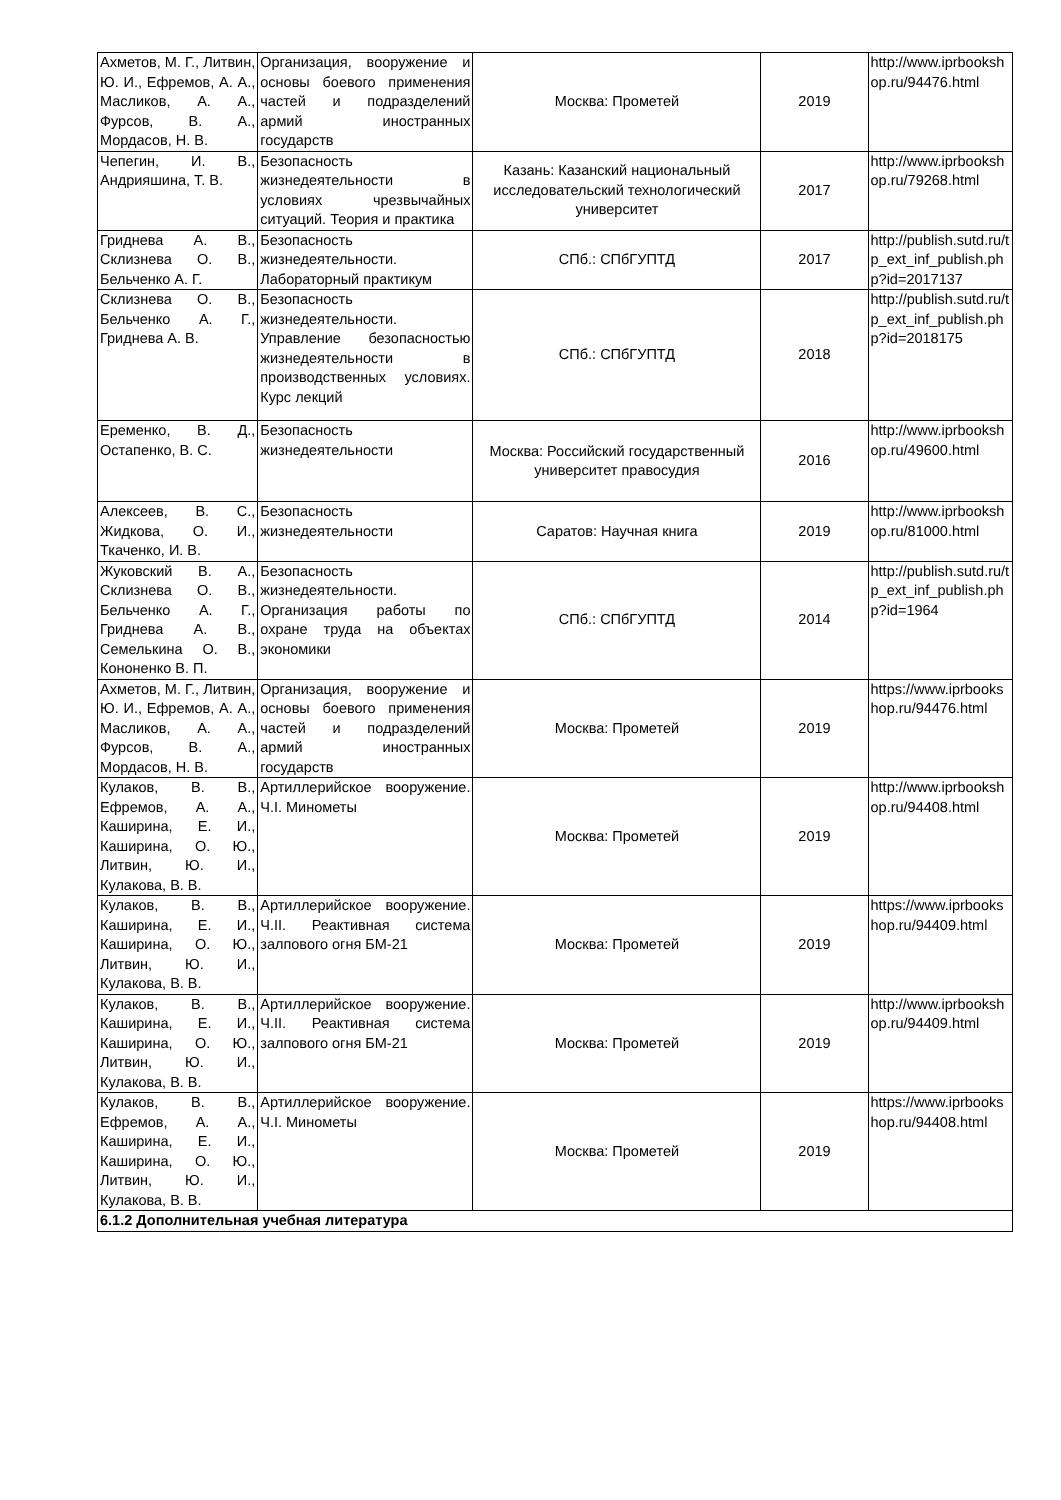| Ахметов, М. Г., Литвин, Ю. И., Ефремов, А. А., Масликов, А. А., Фурсов, В. А., Мордасов, Н. В. | Организация, вооружение и основы боевого применения частей и подразделений армий иностранных государств | Москва: Прометей | 2019 | http://www.iprbookshop.ru/94476.html |
| Чепегин, И. В., Андрияшина, Т. В. | Безопасность жизнедеятельности в условиях чрезвычайных ситуаций. Теория и практика | Казань: Казанский национальный исследовательский технологический университет | 2017 | http://www.iprbookshop.ru/79268.html |
| Гриднева А. В., Склизнева О. В., Бельченко А. Г. | Безопасность жизнедеятельности. Лабораторный практикум | СПб.: СПбГУПТД | 2017 | http://publish.sutd.ru/tp_ext_inf_publish.php?id=2017137 |
| Склизнева О. В., Бельченко А. Г., Гриднева А. В. | Безопасность жизнедеятельности. Управление безопасностью жизнедеятельности в производственных условиях. Курс лекций | СПб.: СПбГУПТД | 2018 | http://publish.sutd.ru/tp_ext_inf_publish.php?id=2018175 |
| Еременко, В. Д., Остапенко, В. С. | Безопасность жизнедеятельности | Москва: Российский государственный университет правосудия | 2016 | http://www.iprbookshop.ru/49600.html |
| Алексеев, В. С., Жидкова, О. И., Ткаченко, И. В. | Безопасность жизнедеятельности | Саратов: Научная книга | 2019 | http://www.iprbookshop.ru/81000.html |
| Жуковский В. А., Склизнева О. В., Бельченко А. Г., Гриднева А. В., Семелькина О. В., Кононенко В. П. | Безопасность жизнедеятельности. Организация работы по охране труда на объектах экономики | СПб.: СПбГУПТД | 2014 | http://publish.sutd.ru/tp_ext_inf_publish.php?id=1964 |
| Ахметов, М. Г., Литвин, Ю. И., Ефремов, А. А., Масликов, А. А., Фурсов, В. А., Мордасов, Н. В. | Организация, вооружение и основы боевого применения частей и подразделений армий иностранных государств | Москва: Прометей | 2019 | https://www.iprbookshop.ru/94476.html |
| Кулаков, В. В., Ефремов, А. А., Каширина, Е. И., Каширина, О. Ю., Литвин, Ю. И., Кулакова, В. В. | Артиллерийское вооружение. Ч.I. Минометы | Москва: Прометей | 2019 | http://www.iprbookshop.ru/94408.html |
| Кулаков, В. В., Каширина, Е. И., Каширина, О. Ю., Литвин, Ю. И., Кулакова, В. В. | Артиллерийское вооружение. Ч.II. Реактивная система залпового огня БМ-21 | Москва: Прометей | 2019 | https://www.iprbookshop.ru/94409.html |
| Кулаков, В. В., Каширина, Е. И., Каширина, О. Ю., Литвин, Ю. И., Кулакова, В. В. | Артиллерийское вооружение. Ч.II. Реактивная система залпового огня БМ-21 | Москва: Прометей | 2019 | http://www.iprbookshop.ru/94409.html |
| Кулаков, В. В., Ефремов, А. А., Каширина, Е. И., Каширина, О. Ю., Литвин, Ю. И., Кулакова, В. В. | Артиллерийское вооружение. Ч.I. Минометы | Москва: Прометей | 2019 | https://www.iprbookshop.ru/94408.html |
| 6.1.2 Дополнительная учебная литература | | | | |